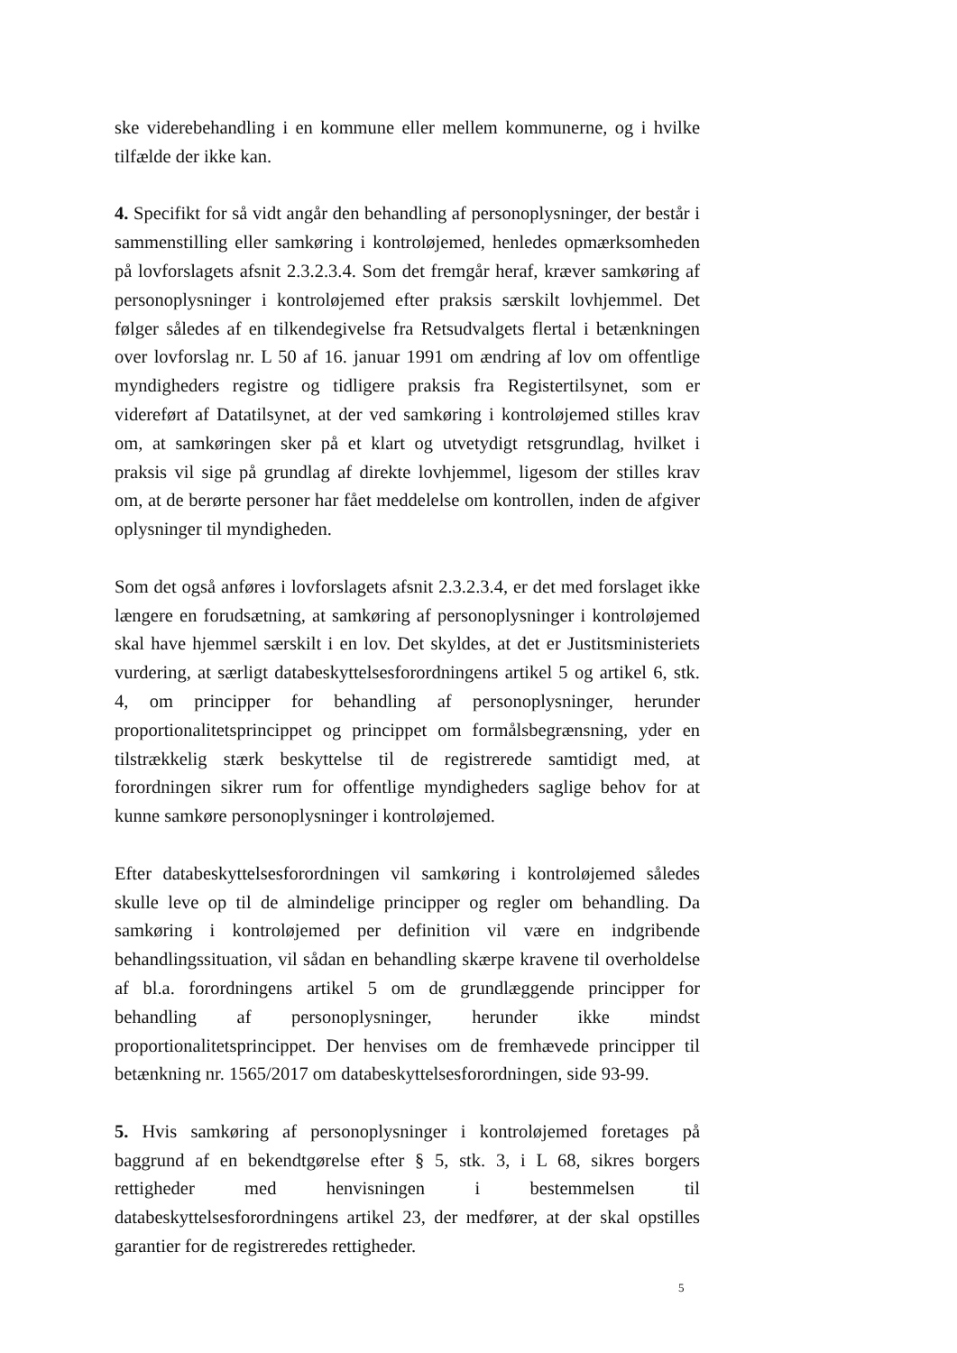ske viderebehandling i en kommune eller mellem kommunerne, og i hvilke tilfælde der ikke kan.
4. Specifikt for så vidt angår den behandling af personoplysninger, der består i sammenstilling eller samkøring i kontroløjemed, henledes opmærksomheden på lovforslagets afsnit 2.3.2.3.4. Som det fremgår heraf, kræver samkøring af personoplysninger i kontroløjemed efter praksis særskilt lovhjemmel. Det følger således af en tilkendegivelse fra Retsudvalgets flertal i betænkningen over lovforslag nr. L 50 af 16. januar 1991 om ændring af lov om offentlige myndigheders registre og tidligere praksis fra Registertilsynet, som er videreført af Datatilsynet, at der ved samkøring i kontroløjemed stilles krav om, at samkøringen sker på et klart og utvetydigt retsgrundlag, hvilket i praksis vil sige på grundlag af direkte lovhjemmel, ligesom der stilles krav om, at de berørte personer har fået meddelelse om kontrollen, inden de afgiver oplysninger til myndigheden.
Som det også anføres i lovforslagets afsnit 2.3.2.3.4, er det med forslaget ikke længere en forudsætning, at samkøring af personoplysninger i kontroløjemed skal have hjemmel særskilt i en lov. Det skyldes, at det er Justitsministeriets vurdering, at særligt databeskyttelsesforordningens artikel 5 og artikel 6, stk. 4, om principper for behandling af personoplysninger, herunder proportionalitetsprincippet og princippet om formålsbegrænsning, yder en tilstrækkelig stærk beskyttelse til de registrerede samtidigt med, at forordningen sikrer rum for offentlige myndigheders saglige behov for at kunne samkøre personoplysninger i kontroløjemed.
Efter databeskyttelsesforordningen vil samkøring i kontroløjemed således skulle leve op til de almindelige principper og regler om behandling. Da samkøring i kontroløjemed per definition vil være en indgribende behandlingssituation, vil sådan en behandling skærpe kravene til overholdelse af bl.a. forordningens artikel 5 om de grundlæggende principper for behandling af personoplysninger, herunder ikke mindst proportionalitetsprincippet. Der henvises om de fremhævede principper til betænkning nr. 1565/2017 om databeskyttelsesforordningen, side 93-99.
5. Hvis samkøring af personoplysninger i kontroløjemed foretages på baggrund af en bekendtgørelse efter § 5, stk. 3, i L 68, sikres borgers rettigheder med henvisningen i bestemmelsen til databeskyttelsesforordningens artikel 23, der medfører, at der skal opstilles garantier for de registreredes rettigheder.
5